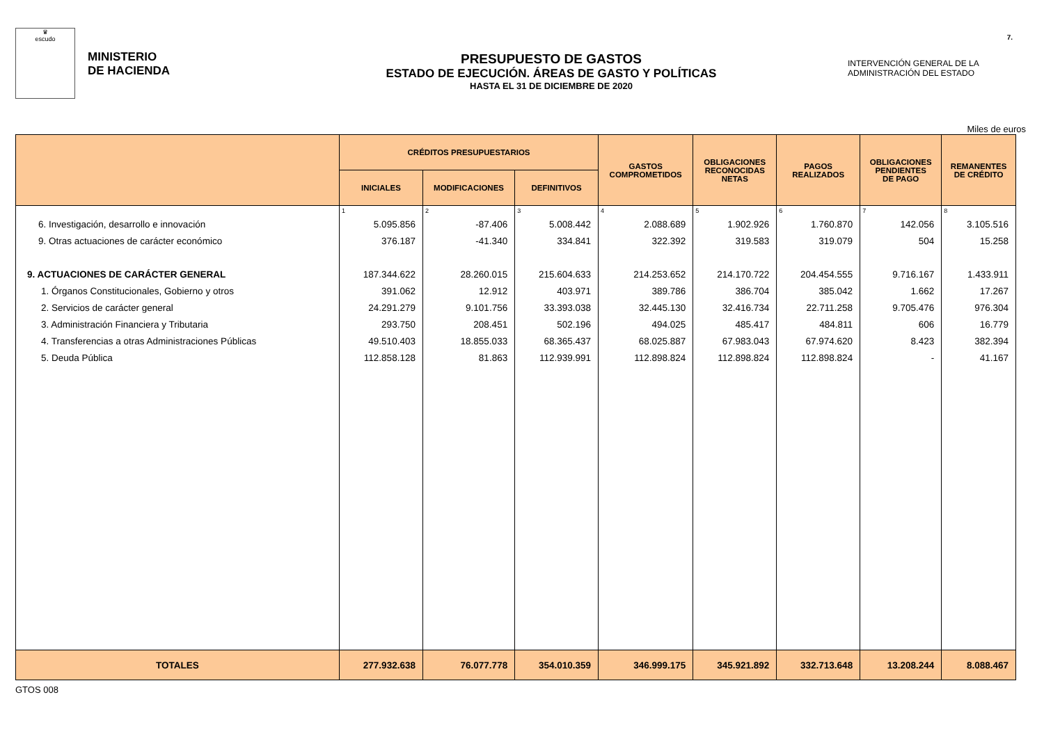♛
escudo
MINISTERIO
DE HACIENDA
PRESUPUESTO DE GASTOS
ESTADO DE EJECUCIÓN. ÁREAS DE GASTO Y POLÍTICAS
HASTA EL 31 DE DICIEMBRE DE 2020
INTERVENCIÓN GENERAL DE LA
ADMINISTRACIÓN DEL ESTADO
7.
Miles de euros
| | CRÉDITOS PRESUPUESTARIOS | | | GASTOS COMPROMETIDOS | OBLIGACIONES RECONOCIDAS NETAS | PAGOS REALIZADOS | OBLIGACIONES PENDIENTES DE PAGO | REMANENTES DE CRÉDITO |
| --- | --- | --- | --- | --- | --- | --- | --- | --- |
| | INICIALES | MODIFICACIONES | DEFINITIVOS | | | | | |
| | 1 | 2 | 3 | 4 | 5 | 6 | 7 | 8 |
| 6. Investigación, desarrollo e innovación | 5.095.856 | -87.406 | 5.008.442 | 2.088.689 | 1.902.926 | 1.760.870 | 142.056 | 3.105.516 |
| 9. Otras actuaciones de carácter económico | 376.187 | -41.340 | 334.841 | 322.392 | 319.583 | 319.079 | 504 | 15.258 |
| 9. ACTUACIONES DE CARÁCTER GENERAL | 187.344.622 | 28.260.015 | 215.604.633 | 214.253.652 | 214.170.722 | 204.454.555 | 9.716.167 | 1.433.911 |
| 1. Órganos Constitucionales, Gobierno y otros | 391.062 | 12.912 | 403.971 | 389.786 | 386.704 | 385.042 | 1.662 | 17.267 |
| 2. Servicios de carácter general | 24.291.279 | 9.101.756 | 33.393.038 | 32.445.130 | 32.416.734 | 22.711.258 | 9.705.476 | 976.304 |
| 3. Administración Financiera y Tributaria | 293.750 | 208.451 | 502.196 | 494.025 | 485.417 | 484.811 | 606 | 16.779 |
| 4. Transferencias a otras Administraciones Públicas | 49.510.403 | 18.855.033 | 68.365.437 | 68.025.887 | 67.983.043 | 67.974.620 | 8.423 | 382.394 |
| 5. Deuda Pública | 112.858.128 | 81.863 | 112.939.991 | 112.898.824 | 112.898.824 | 112.898.824 | - | 41.167 |
| TOTALES | 277.932.638 | 76.077.778 | 354.010.359 | 346.999.175 | 345.921.892 | 332.713.648 | 13.208.244 | 8.088.467 |
GTOS 008